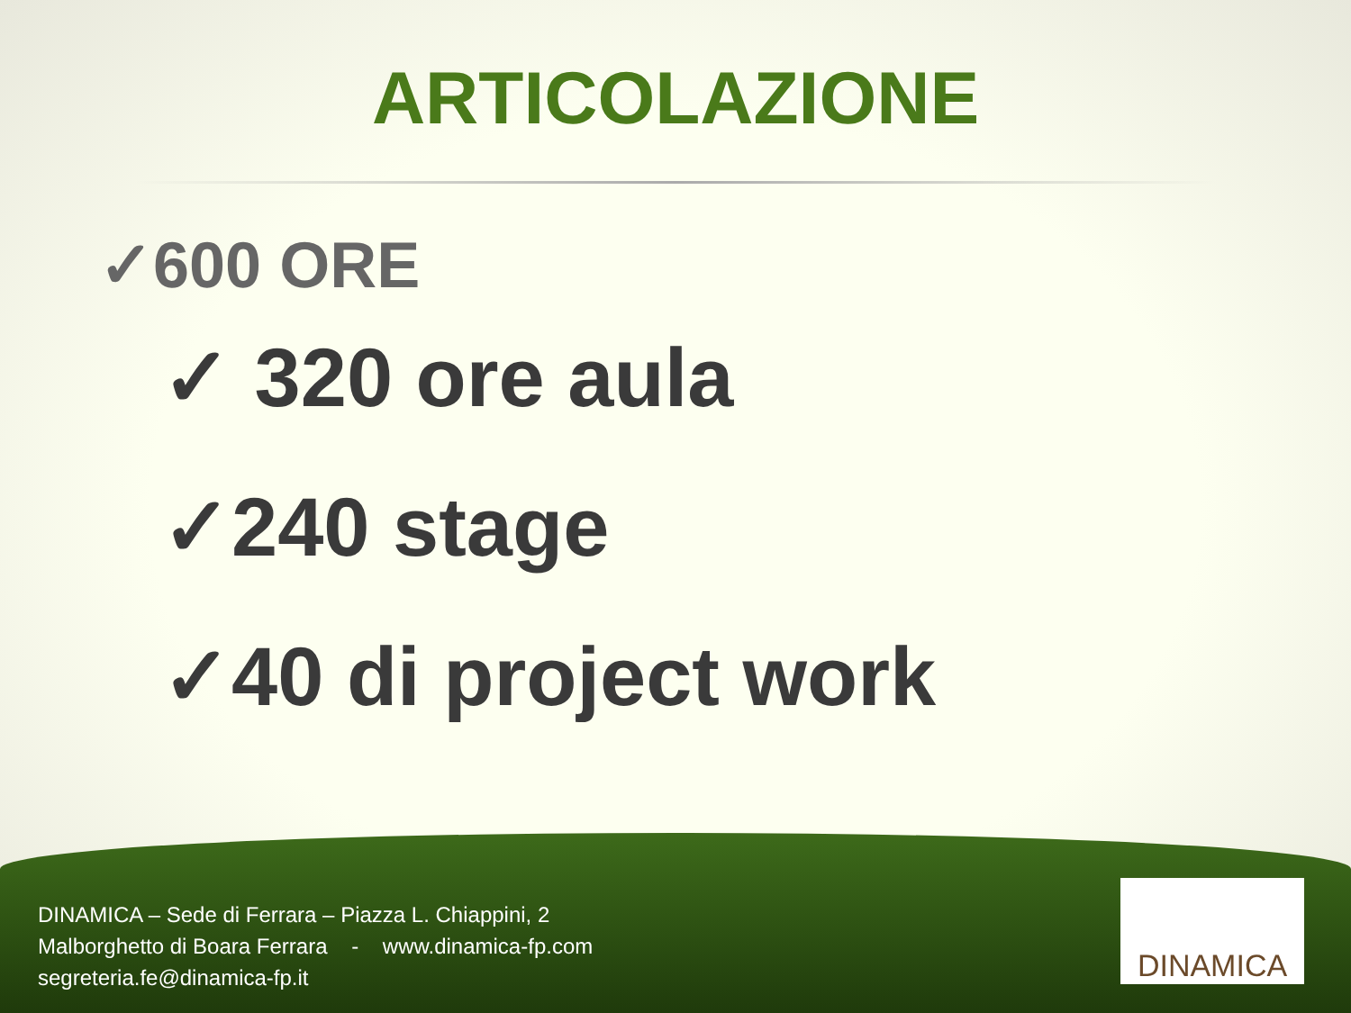ARTICOLAZIONE
✓600 ORE
✓ 320 ore aula
✓240 stage
✓40 di project work
DINAMICA – Sede di Ferrara – Piazza L. Chiappini, 2
Malborghetto di Boara Ferrara - www.dinamica-fp.com
segreteria.fe@dinamica-fp.it
DINAMICA